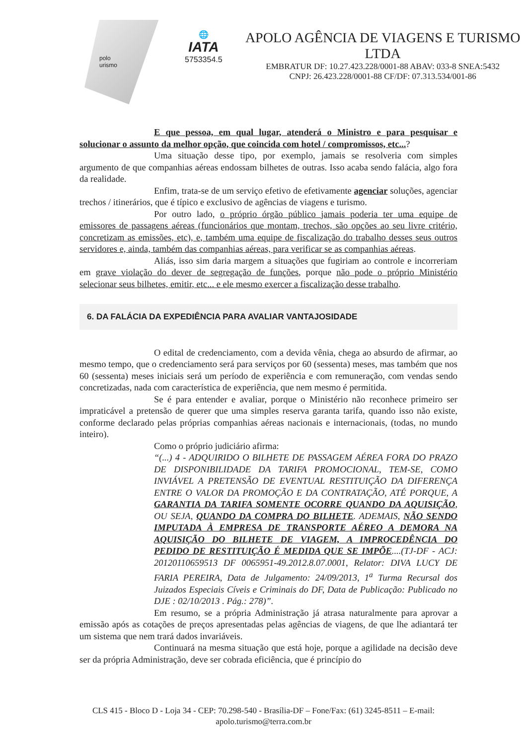polo
urismo
🌐
IATA
5753354.5
APOLO AGÊNCIA DE VIAGENS E TURISMO LTDA
EMBRATUR DF: 10.27.423.228/0001-88 ABAV: 033-8 SNEA:5432
CNPJ: 26.423.228/0001-88 CF/DF: 07.313.534/001-86
E que pessoa, em qual lugar, atenderá o Ministro e para pesquisar e solucionar o assunto da melhor opção, que coincida com hotel / compromissos, etc...?
Uma situação desse tipo, por exemplo, jamais se resolveria com simples argumento de que companhias aéreas endossam bilhetes de outras. Isso acaba sendo falácia, algo fora da realidade.
Enfim, trata-se de um serviço efetivo de efetivamente agenciar soluções, agenciar trechos / itinerários, que é típico e exclusivo de agências de viagens e turismo.
Por outro lado, o próprio órgão público jamais poderia ter uma equipe de emissores de passagens aéreas (funcionários que montam, trechos, são opções ao seu livre critério, concretizam as emissões, etc), e, também uma equipe de fiscalização do trabalho desses seus outros servidores e, ainda, também das companhias aéreas, para verificar se as companhias aéreas.
Aliás, isso sim daria margem a situações que fugiriam ao controle e incorreriam em grave violação do dever de segregação de funções, porque não pode o próprio Ministério selecionar seus bilhetes, emitir, etc... e ele mesmo exercer a fiscalização desse trabalho.
6. DA FALÁCIA DA EXPEDIÊNCIA PARA AVALIAR VANTAJOSIDADE
O edital de credenciamento, com a devida vênia, chega ao absurdo de afirmar, ao mesmo tempo, que o credenciamento será para serviços por 60 (sessenta) meses, mas também que nos 60 (sessenta) meses iniciais será um período de experiência e com remuneração, com vendas sendo concretizadas, nada com característica de experiência, que nem mesmo é permitida.
Se é para entender e avaliar, porque o Ministério não reconhece primeiro ser impraticável a pretensão de querer que uma simples reserva garanta tarifa, quando isso não existe, conforme declarado pelas próprias companhias aéreas nacionais e internacionais, (todas, no mundo inteiro).
Como o próprio judiciário afirma:
“(...) 4 - ADQUIRIDO O BILHETE DE PASSAGEM AÉREA FORA DO PRAZO DE DISPONIBILIDADE DA TARIFA PROMOCIONAL, TEM-SE, COMO INVIÁVEL A PRETENSÃO DE EVENTUAL RESTITUIÇÃO DA DIFERENÇA ENTRE O VALOR DA PROMOÇÃO E DA CONTRATAÇÃO, ATÉ PORQUE, A GARANTIA DA TARIFA SOMENTE OCORRE QUANDO DA AQUISIÇÃO, OU SEJA, QUANDO DA COMPRA DO BILHETE. ADEMAIS, NÃO SENDO IMPUTADA À EMPRESA DE TRANSPORTE AÉREO A DEMORA NA AQUISIÇÃO DO BILHETE DE VIAGEM, A IMPROCEDÊNCIA DO PEDIDO DE RESTITUIÇÃO É MEDIDA QUE SE IMPÕE....(TJ-DF - ACJ: 20120110659513 DF 0065951-49.2012.8.07.0001, Relator: DIVA LUCY DE FARIA PEREIRA, Data de Julgamento: 24/09/2013, 1<sup>a</sup> Turma Recursal dos Juizados Especiais Cíveis e Criminais do DF, Data de Publicação: Publicado no DJE : 02/10/2013 . Pág.: 278)”.
Em resumo, se a própria Administração já atrasa naturalmente para aprovar a emissão após as cotações de preços apresentadas pelas agências de viagens, de que lhe adiantará ter um sistema que nem trará dados invariáveis.
Continuará na mesma situação que está hoje, porque a agilidade na decisão deve ser da própria Administração, deve ser cobrada eficiência, que é princípio do
CLS 415 - Bloco D - Loja 34 - CEP: 70.298-540 - Brasília-DF – Fone/Fax: (61) 3245-8511 – E-mail: apolo.turismo@terra.com.br